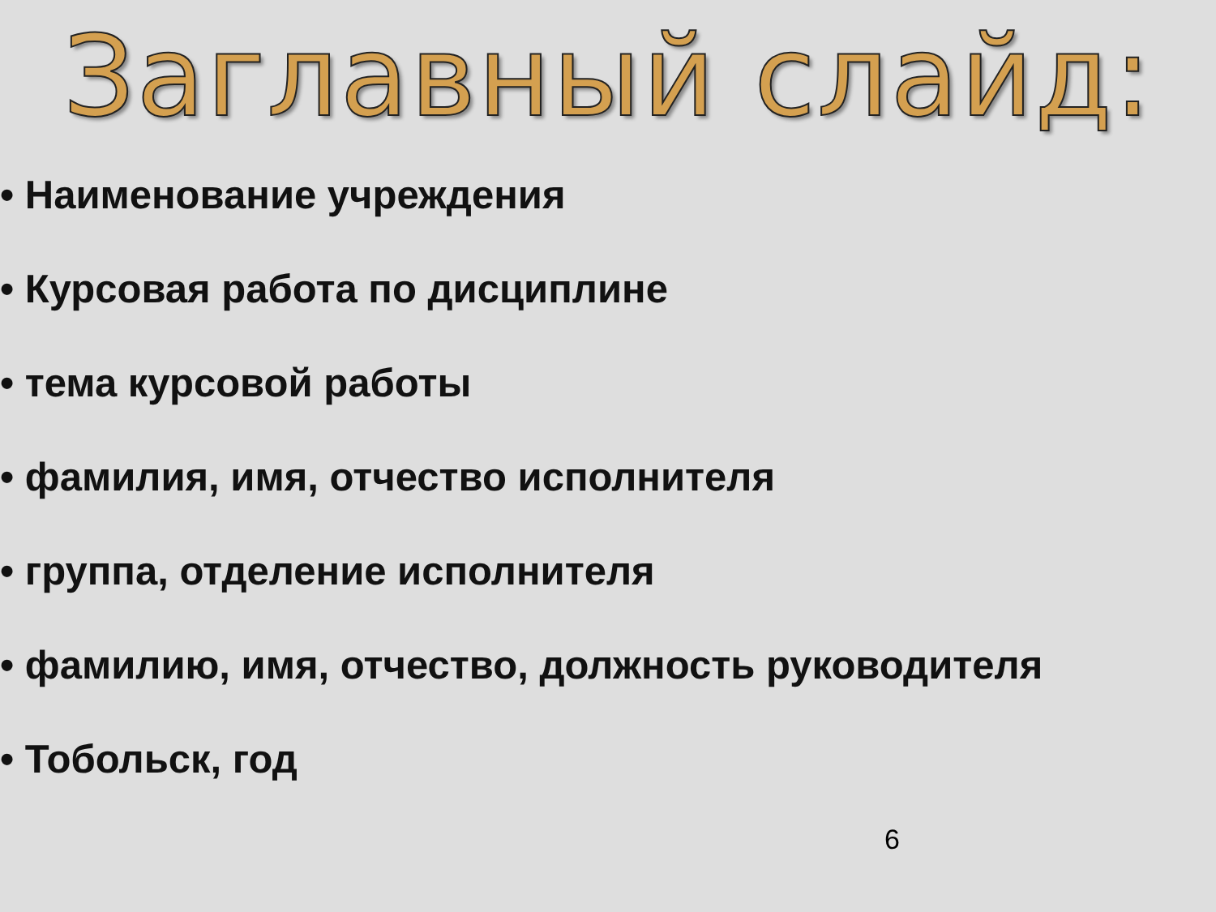Заглавный слайд:
• Наименование учреждения
• Курсовая работа по дисциплине
• тема курсовой работы
• фамилия, имя, отчество исполнителя
• группа, отделение исполнителя
• фамилию, имя, отчество, должность руководителя
• Тобольск, год
6